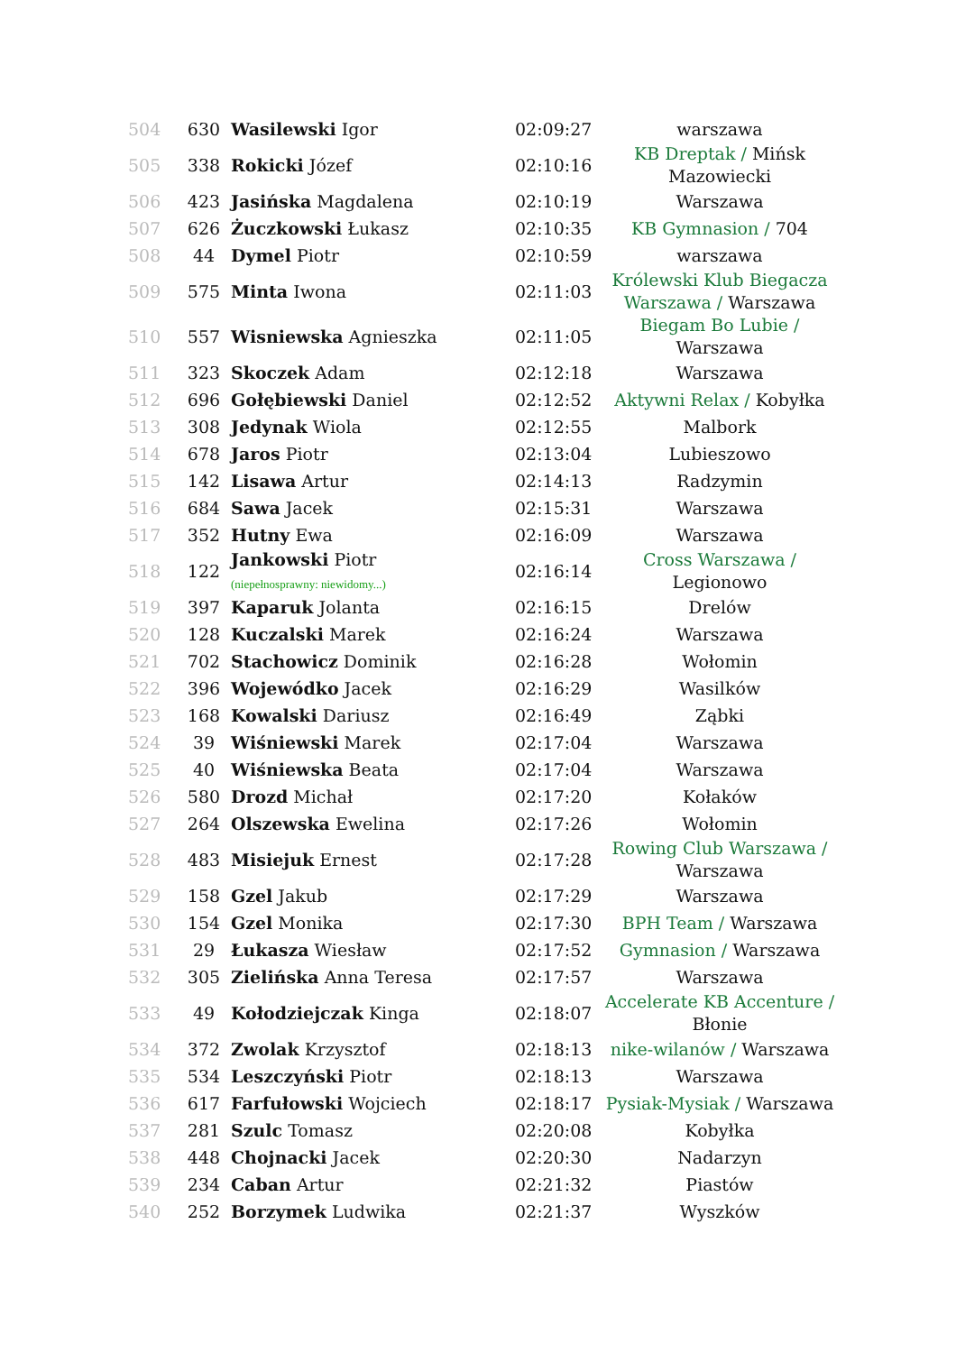| 504 | 630 | Wasilewski Igor | 02:09:27 | warszawa |
| 505 | 338 | Rokicki Józef | 02:10:16 | KB Dreptak / Mińsk Mazowiecki |
| 506 | 423 | Jasińska Magdalena | 02:10:19 | Warszawa |
| 507 | 626 | Żuczkowski Łukasz | 02:10:35 | KB Gymnasion / 704 |
| 508 | 44 | Dymel Piotr | 02:10:59 | warszawa |
| 509 | 575 | Minta Iwona | 02:11:03 | Królewski Klub Biegacza Warszawa / Warszawa |
| 510 | 557 | Wisniewska Agnieszka | 02:11:05 | Biegam Bo Lubie / Warszawa |
| 511 | 323 | Skoczek Adam | 02:12:18 | Warszawa |
| 512 | 696 | Gołębiewski Daniel | 02:12:52 | Aktywni Relax / Kobyłka |
| 513 | 308 | Jedynak Wiola | 02:12:55 | Malbork |
| 514 | 678 | Jaros Piotr | 02:13:04 | Lubieszowo |
| 515 | 142 | Lisawa Artur | 02:14:13 | Radzymin |
| 516 | 684 | Sawa Jacek | 02:15:31 | Warszawa |
| 517 | 352 | Hutny Ewa | 02:16:09 | Warszawa |
| 518 | 122 | Jankowski Piotr (niepełnosprawny: niewidomy...) | 02:16:14 | Cross Warszawa / Legionowo |
| 519 | 397 | Kaparuk Jolanta | 02:16:15 | Drelów |
| 520 | 128 | Kuczalski Marek | 02:16:24 | Warszawa |
| 521 | 702 | Stachowicz Dominik | 02:16:28 | Wołomin |
| 522 | 396 | Wojewódko Jacek | 02:16:29 | Wasilków |
| 523 | 168 | Kowalski Dariusz | 02:16:49 | Ząbki |
| 524 | 39 | Wiśniewski Marek | 02:17:04 | Warszawa |
| 525 | 40 | Wiśniewska Beata | 02:17:04 | Warszawa |
| 526 | 580 | Drozd Michał | 02:17:20 | Kołaków |
| 527 | 264 | Olszewska Ewelina | 02:17:26 | Wołomin |
| 528 | 483 | Misiejuk Ernest | 02:17:28 | Rowing Club Warszawa / Warszawa |
| 529 | 158 | Gzel Jakub | 02:17:29 | Warszawa |
| 530 | 154 | Gzel Monika | 02:17:30 | BPH Team / Warszawa |
| 531 | 29 | Łukasza Wiesław | 02:17:52 | Gymnasion / Warszawa |
| 532 | 305 | Zielińska Anna Teresa | 02:17:57 | Warszawa |
| 533 | 49 | Kołodziejczak Kinga | 02:18:07 | Accelerate KB Accenture / Błonie |
| 534 | 372 | Zwolak Krzysztof | 02:18:13 | nike-wilanów / Warszawa |
| 535 | 534 | Leszczyński Piotr | 02:18:13 | Warszawa |
| 536 | 617 | Farfułowski Wojciech | 02:18:17 | Pysiak-Mysiak / Warszawa |
| 537 | 281 | Szulc Tomasz | 02:20:08 | Kobyłka |
| 538 | 448 | Chojnacki Jacek | 02:20:30 | Nadarzyn |
| 539 | 234 | Caban Artur | 02:21:32 | Piastów |
| 540 | 252 | Borzymek Ludwika | 02:21:37 | Wyszków |